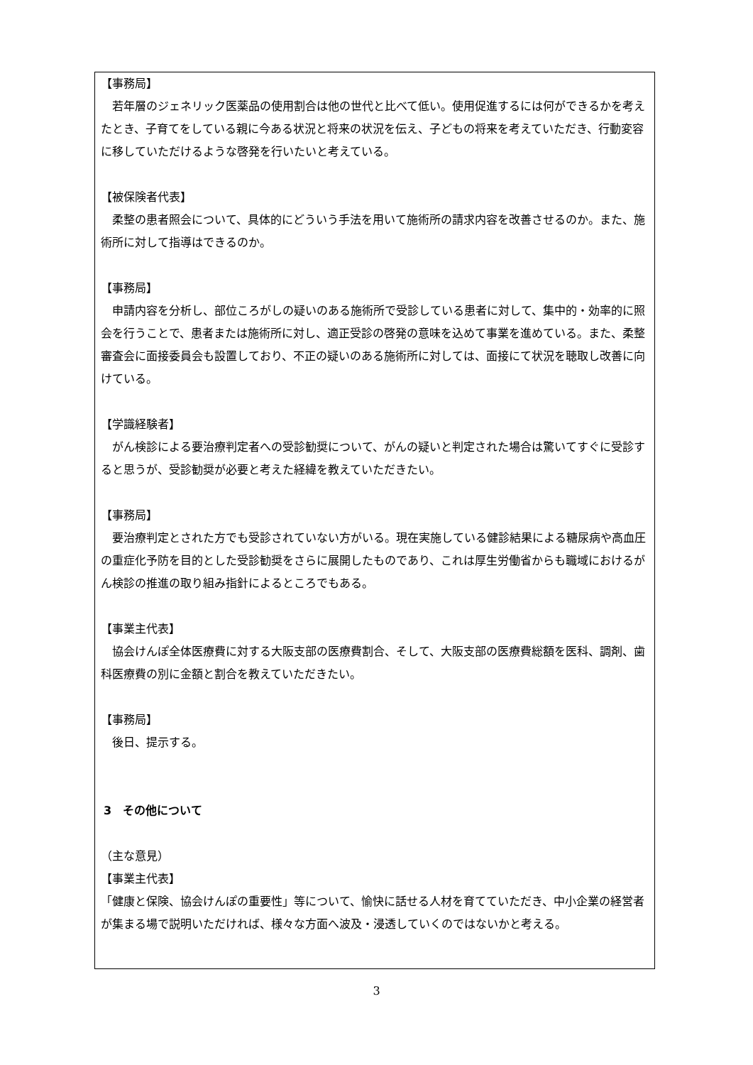【事務局】
若年層のジェネリック医薬品の使用割合は他の世代と比べて低い。使用促進するには何ができるかを考えたとき、子育てをしている親に今ある状況と将来の状況を伝え、子どもの将来を考えていただき、行動変容に移していただけるような啓発を行いたいと考えている。
【被保険者代表】
柔整の患者照会について、具体的にどういう手法を用いて施術所の請求内容を改善させるのか。また、施術所に対して指導はできるのか。
【事務局】
申請内容を分析し、部位ころがしの疑いのある施術所で受診している患者に対して、集中的・効率的に照会を行うことで、患者または施術所に対し、適正受診の啓発の意味を込めて事業を進めている。また、柔整審査会に面接委員会も設置しており、不正の疑いのある施術所に対しては、面接にて状況を聴取し改善に向けている。
【学識経験者】
がん検診による要治療判定者への受診勧奨について、がんの疑いと判定された場合は驚いてすぐに受診すると思うが、受診勧奨が必要と考えた経緯を教えていただきたい。
【事務局】
要治療判定とされた方でも受診されていない方がいる。現在実施している健診結果による糖尿病や高血圧の重症化予防を目的とした受診勧奨をさらに展開したものであり、これは厚生労働省からも職域におけるがん検診の推進の取り組み指針によるところでもある。
【事業主代表】
協会けんぽ全体医療費に対する大阪支部の医療費割合、そして、大阪支部の医療費総額を医科、調剤、歯科医療費の別に金額と割合を教えていただきたい。
【事務局】
後日、提示する。
3　その他について
（主な意見）
【事業主代表】
「健康と保険、協会けんぽの重要性」等について、愉快に話せる人材を育てていただき、中小企業の経営者が集まる場で説明いただければ、様々な方面へ波及・浸透していくのではないかと考える。
3